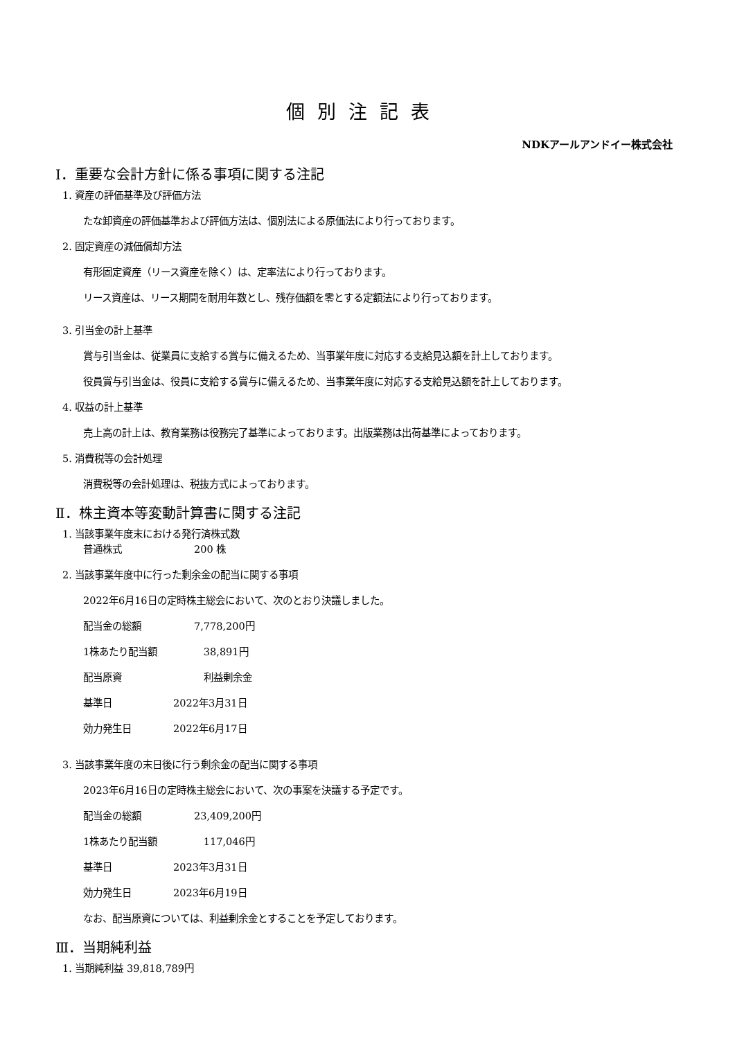個別注記表
NDKアールアンドイー株式会社
Ⅰ．重要な会計方針に係る事項に関する注記
1. 資産の評価基準及び評価方法
たな卸資産の評価基準および評価方法は、個別法による原価法により行っております。
2. 固定資産の減価償却方法
有形固定資産（リース資産を除く）は、定率法により行っております。
リース資産は、リース期間を耐用年数とし、残存価額を零とする定額法により行っております。
3. 引当金の計上基準
賞与引当金は、従業員に支給する賞与に備えるため、当事業年度に対応する支給見込額を計上しております。
役員賞与引当金は、役員に支給する賞与に備えるため、当事業年度に対応する支給見込額を計上しております。
4. 収益の計上基準
売上高の計上は、教育業務は役務完了基準によっております。出版業務は出荷基準によっております。
5. 消費税等の会計処理
消費税等の会計処理は、税抜方式によっております。
Ⅱ．株主資本等変動計算書に関する注記
1. 当該事業年度末における発行済株式数
普通株式 200 株
2. 当該事業年度中に行った剰余金の配当に関する事項
2022年6月16日の定時株主総会において、次のとおり決議しました。
配当金の総額 7,778,200円
1株あたり配当額 38,891円
配当原資 利益剰余金
基準日 2022年3月31日
効力発生日 2022年6月17日
3. 当該事業年度の末日後に行う剰余金の配当に関する事項
2023年6月16日の定時株主総会において、次の事案を決議する予定です。
配当金の総額 23,409,200円
1株あたり配当額 117,046円
基準日 2023年3月31日
効力発生日 2023年6月19日
なお、配当原資については、利益剰余金とすることを予定しております。
Ⅲ．当期純利益
1. 当期純利益 39,818,789円